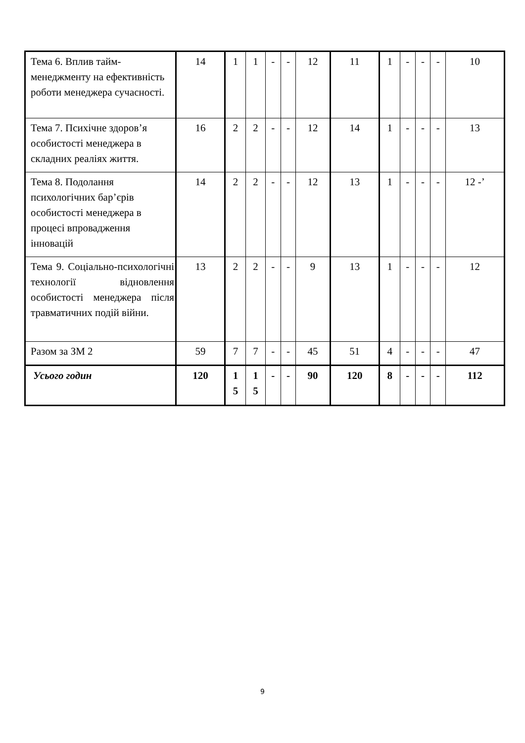| Тема 6. Вплив тайм-менеджменту на ефективність роботи менеджера сучасності. | 14 | 1 | 1 | - | - | 12 | 11 | 1 | - | - | - | 10 |
| Тема 7. Психічне здоров’я особистості менеджера в складних реаліях життя. | 16 | 2 | 2 | - | - | 12 | 14 | 1 | - | - | - | 13 |
| Тема 8. Подолання психологічних бар’єрів особистості менеджера в процесі впровадження інновацій | 14 | 2 | 2 | - | - | 12 | 13 | 1 | - | - | - | 12 -’ |
| Тема 9. Соціально-психологічні технології відновлення особистості менеджера після травматичних подій війни. | 13 | 2 | 2 | - | - | 9 | 13 | 1 | - | - | - | 12 |
| Разом за ЗМ 2 | 59 | 7 | 7 | - | - | 45 | 51 | 4 | - | - | - | 47 |
| Усього годин | 120 | 1 5 | 1 5 | - | - | 90 | 120 | 8 | - | - | - | 112 |
9